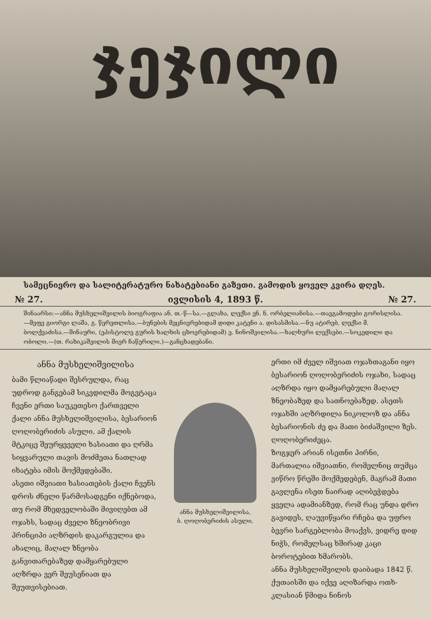ჯეჯილი
სამეცნიერო და სალიტერატურო ნახატებიანი გაზეთი. გამოდის ყოველ კვირა დღეს.
№ 27. ივლისის 4, 1893 წ. № 27.
შინაარსი:—ანნა მუსხელიშვილის ბიოგრაფია ან. თ.-წ—სა.—გლახა, ლექსი ენ. ნ. ორბელიანისა.—თავგამოდები გორისლისა.—მეფე გიორგი ლაშა, გ. წერეთლისა.—ბუნების მეცნიერებიდამ დიდი კატენი ა. დისასმისა.—ნუ ატირებ, ლექსი მ. ბოლქვაძისა.—შინაური, (ეპისტოლე გურის ხალხის ცხოვრებიდამ) ე. ნინოშვილისა.—ხალხური ლექსები.—სოკედილი და ობოლი.—(თ. რახიკაშვილის მიერ ჩაწერილი.)—განცხადებანი.
ანნა მუსხელიშვილისა
ბამი წლიაწადი შესრულდა, რაც უდროდ განგებამ სიკვდილმა მოგვტაცა ჩვენი ერთი საუკეთესო ქართველი ქალი ანნა მუსხელიშვილისა, ბესარიონ ღოღობერიძის ასული. ამ ქალის მტკიცე შეურყეველი ხასიათი და ღრმა სიყვარული თავის მოძმეთა ნათლად იხატება იმის მოქმედებაში.
ასეთი იშვიათი ხასიათების ქალი ჩვენს დროს ძნელი წარმოსადგენი იქნებოდა, თუ რომ მხედველობაში მივიღებთ ამ ოჯახს, სადაც ძველი ზნეობრივი პრინციპი აღზრდის დაკარგულია და ახალიც, მაღალ ზნეობა განვითარებაზედ დამყარებული აღზრდა ვერ შეუსენიათ და შეუთვისებიათ.
ანნა მუსხელიშვილისა,
ბ. ღოღობერიძის ასული.
ერთი იმ ძველ იშვიათ ოჯახთაგანი იყო ბესარიონ ღოღობერიძის ოჯახი, სადაც აღზრდა იყო დამყარებული მაღალ ზნეობაზედ და სათნოებაზედ. ასეთს ოჯახში აღზრდილა ნიკოლოზ და ანნა ბესარიონის ძე და მათი ბიძაშვილი ზეს. ღოღობერიძეცა.
ზოგჯერ არიან ისეთნი პირნი, მართალია იშვიათნი, რომელნიც თუმცა ვიწრო წრეში მოქმედებენ, მაგრამ მათი გავლენა ისეთ ნაირად აღიბეჭდება ყველა ადამიანზედ, რომ რაც უნდა დრო გავიდეს, ღაუვიწყარი რჩება და უფრო ბევრი სარგებლობა მოაქვს, ვიდრე დიდ ნიჭს, რომელსაც ხშირად კაცი ბოროტებით ხმარობს.
ანნა მუსხელიშვილის დაიბადა 1842 წ. ქუთაისში და იქვე აღიზარდა ოთხ-კლასიან წმიდა ნინოს